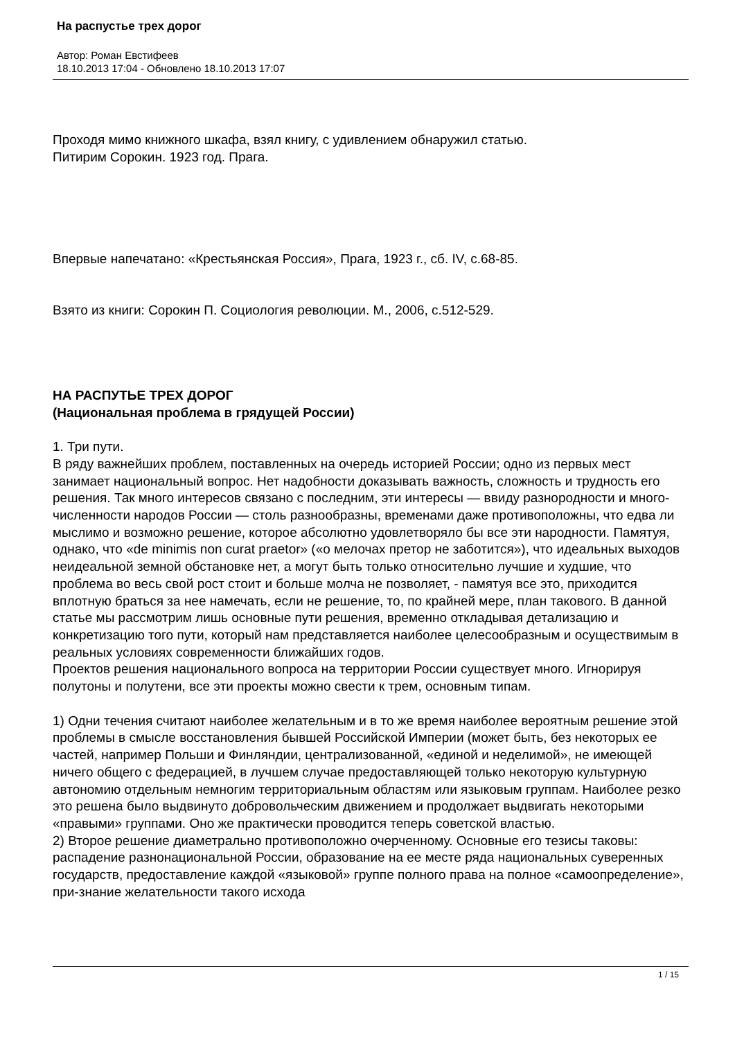На распустье трех дорог
Автор: Роман Евстифеев
18.10.2013 17:04 - Обновлено 18.10.2013 17:07
Проходя мимо книжного шкафа, взял книгу, с удивлением обнаружил статью.
Питирим Сорокин. 1923 год. Прага.
Впервые напечатано: «Крестьянская Россия», Прага, 1923 г., сб. IV, с.68-85.
Взято из книги: Сорокин П. Социология революции. М., 2006, с.512-529.
НА РАСПУТЬЕ ТРЕХ ДОРОГ
(Национальная проблема в грядущей России)
1. Три пути.
В ряду важнейших проблем, поставленных на очередь историей России; одно из первых мест занимает национальный вопрос. Нет надобности доказывать важность, сложность и трудность его решения. Так много интересов связано с последним, эти интересы — ввиду разнородности и много-численности народов России — столь разнообразны, временами даже противоположны, что едва ли мыслимо и возможно решение, которое абсолютно удовлетворяло бы все эти народности. Памятуя, однако, что «de minimis non curat praetor» («о мелочах претор не заботится»), что идеальных выходов неидеальной земной обстановке нет, а могут быть только относительно лучшие и худшие, что проблема во весь свой рост стоит и больше молча не позволяет, - памятуя все это, приходится вплотную браться за нее намечать, если не решение, то, по крайней мере, план такового. В данной статье мы рассмотрим лишь основные пути решения, временно откладывая детализацию и конкретизацию того пути, который нам представляется наиболее целесообразным и осуществимым в реальных условиях современности ближайших годов.
Проектов решения национального вопроса на территории России существует много. Игнорируя полутоны и полутени, все эти проекты можно свести к трем, основным типам.
1) Одни течения считают наиболее желательным и в то же время наиболее вероятным решение этой проблемы в смысле восстановления бывшей Российской Империи (может быть, без некоторых ее частей, например Польши и Финляндии, централизованной, «единой и неделимой», не имеющей ничего общего с федерацией, в лучшем случае предоставляющей только некоторую культурную автономию отдельным немногим территориальным областям или языковым группам. Наиболее резко это решена было выдвинуто добровольческим движением и продолжает выдвигать некоторыми «правыми» группами. Оно же практически проводится теперь советской властью.
2) Второе решение диаметрально противоположно очерченному. Основные его тезисы таковы: распадение разнонациональной России, образование на ее месте ряда национальных суверенных государств, предоставление каждой «языковой» группе полного права на полное «самоопределение», при-знание желательности такого исхода
1 / 15